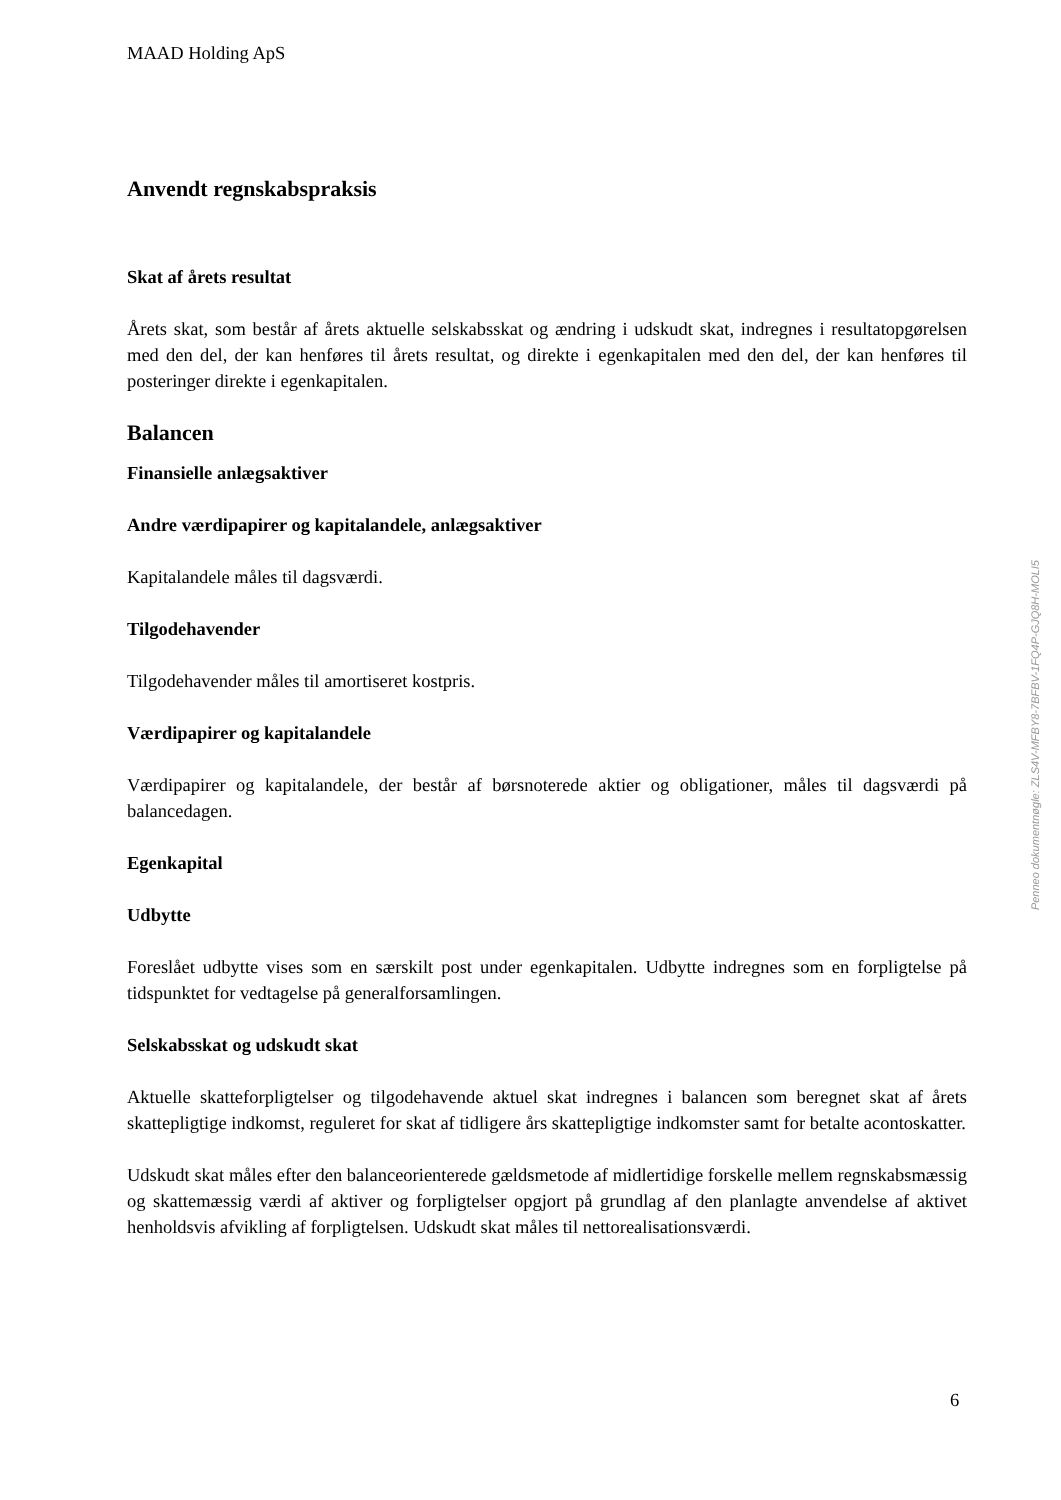MAAD Holding ApS
Anvendt regnskabspraksis
Skat af årets resultat
Årets skat, som består af årets aktuelle selskabsskat og ændring i udskudt skat, indregnes i resultatopgørelsen med den del, der kan henføres til årets resultat, og direkte i egenkapitalen med den del, der kan henføres til posteringer direkte i egenkapitalen.
Balancen
Finansielle anlægsaktiver
Andre værdipapirer og kapitalandele, anlægsaktiver
Kapitalandele måles til dagsværdi.
Tilgodehavender
Tilgodehavender måles til amortiseret kostpris.
Værdipapirer og kapitalandele
Værdipapirer og kapitalandele, der består af børsnoterede aktier og obligationer, måles til dagsværdi på balancedagen.
Egenkapital
Udbytte
Foreslået udbytte vises som en særskilt post under egenkapitalen. Udbytte indregnes som en forpligtelse på tidspunktet for vedtagelse på generalforsamlingen.
Selskabsskat og udskudt skat
Aktuelle skatteforpligtelser og tilgodehavende aktuel skat indregnes i balancen som beregnet skat af årets skattepligtige indkomst, reguleret for skat af tidligere års skattepligtige indkomster samt for betalte acontoskatter.
Udskudt skat måles efter den balanceorienterede gældsmetode af midlertidige forskelle mellem regnskabsmæssig og skattemæssig værdi af aktiver og forpligtelser opgjort på grundlag af den planlagte anvendelse af aktivet henholdsvis afvikling af forpligtelsen. Udskudt skat måles til nettorealisationsværdi.
Penneo dokumentnøgle: ZLS4V-MFBY8-7BFBV-1FQ4P-GJQ8H-MOLI5
6